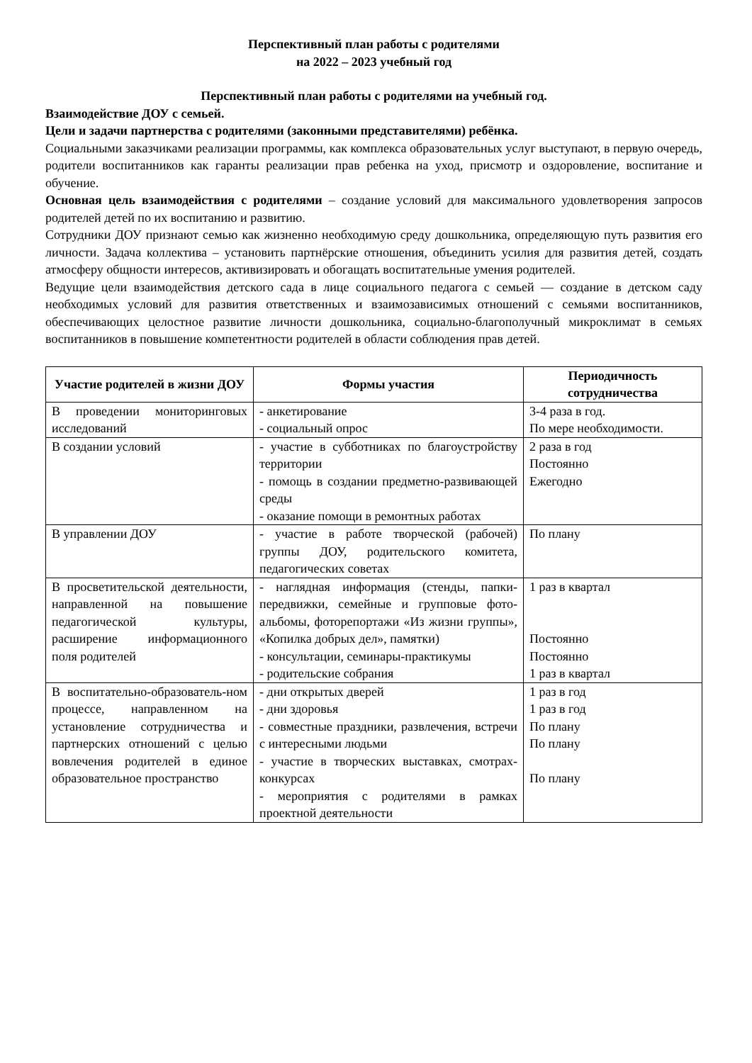Перспективный план работы с родителями
на 2022 – 2023 учебный год
Перспективный план работы с родителями на учебный год.
Взаимодействие ДОУ с семьей.
Цели и задачи партнерства с родителями (законными представителями) ребёнка.
Социальными заказчиками реализации программы, как комплекса образовательных услуг выступают, в первую очередь, родители воспитанников как гаранты реализации прав ребенка на уход, присмотр и оздоровление, воспитание и обучение.
Основная цель взаимодействия с родителями – создание условий для максимального удовлетворения запросов родителей детей по их воспитанию и развитию.
Сотрудники ДОУ признают семью как жизненно необходимую среду дошкольника, определяющую путь развития его личности. Задача коллектива – установить партнёрские отношения, объединить усилия для развития детей, создать атмосферу общности интересов, активизировать и обогащать воспитательные умения родителей.
Ведущие цели взаимодействия детского сада в лице социального педагога с семьей — создание в детском саду необходимых условий для развития ответственных и взаимозависимых отношений с семьями воспитанников, обеспечивающих целостное развитие личности дошкольника, социально-благополучный микроклимат в семьях воспитанников в повышение компетентности родителей в области соблюдения прав детей.
| Участие родителей в жизни ДОУ | Формы участия | Периодичность сотрудничества |
| --- | --- | --- |
| В проведении мониторинговых исследований | - анкетирование - социальный опрос | 3-4 раза в год. По мере необходимости. |
| В создании условий | - участие в субботниках по благоустройству территории - помощь в создании предметно-развивающей среды - оказание помощи в ремонтных работах | 2 раза в год Постоянно Ежегодно |
| В управлении ДОУ | - участие в работе творческой (рабочей) группы ДОУ, родительского комитета, педагогических советах | По плану |
| В просветительской деятельности, направленной на повышение педагогической культуры, расширение информационного поля родителей | - наглядная информация (стенды, папки-передвижки, семейные и групповые фото-альбомы, фоторепортажи «Из жизни группы», «Копилка добрых дел», памятки) - консультации, семинары-практикумы - родительские собрания | 1 раз в квартал Постоянно Постоянно 1 раз в квартал |
| В воспитательно-образователь-ном процессе, направленном на установление сотрудничества и партнерских отношений с целью вовлечения родителей в единое образовательное пространство | - дни открытых дверей - дни здоровья - совместные праздники, развлечения, встречи с интересными людьми - участие в творческих выставках, смотрах-конкурсах - мероприятия с родителями в рамках проектной деятельности | 1 раз в год 1 раз в год По плану По плану По плану |